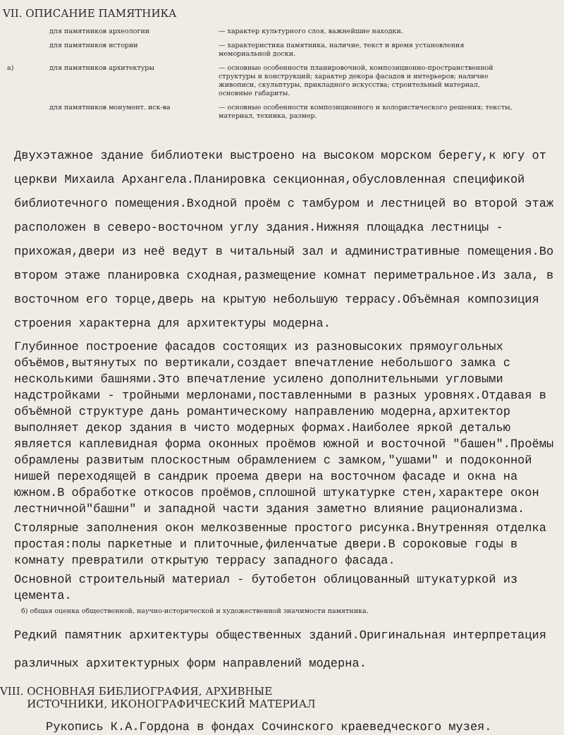VII. ОПИСАНИЕ ПАМЯТНИКА
для памятников археологии
— характер культурного слоя, важнейшие находки.
для памятников истории
— характеристика памятника, наличие, текст и время установления мемориальной доски.
а)
для памятников архитектуры
— основные особенности планировочной, композиционно-пространственной структуры и конструкций; характер декора фасадов и интерьеров; наличие живописи, скульптуры, прикладного искусства; строительный материал, основные габариты.
для памятников монумент. иск-ва
— основные особенности композиционного и колористического решения; тексты, материал, техника, размер.
Двухэтажное здание библиотеки выстроено на высоком морском берегу,к югу от церкви Михаила Архангела.Планировка секционная,обусловленная спецификой библиотечного помещения.Входной проём с тамбуром и лестницей во второй этаж расположен в северо-восточном углу здания.Нижняя площадка лестницы - прихожая,двери из неё ведут в читальный зал и административные помещения.Во втором этаже планировка сходная,размещение комнат периметральное.Из зала, в восточном его торце,дверь на крытую небольшую террасу.Объёмная композиция строения характерна для архитектуры модерна.
Глубинное построение фасадов состоящих из разновысоких прямоугольных объёмов,вытянутых по вертикали,создает впечатление небольшого замка с несколькими башнями.Это впечатление усилено дополнительными угловыми надстройками - тройными мерлонами,поставленными в разных уровнях.Отдавая в объёмной структуре дань романтическому направлению модерна,архитектор выполняет декор здания в чисто модерных формах.Наиболее яркой деталью является каплевидная форма оконных проёмов южной и восточной "башен".Проёмы обрамлены развитым плоскостным обрамлением с замком,"ушами" и подоконной нишей переходящей в сандрик проема двери на восточном фасаде и окна на южном.В обработке откосов проёмов,сплошной штукатурке стен,характере окон лестничной"башни" и западной части здания заметно влияние рационализма.
Столярные заполнения окон мелкозвенные простого рисунка.Внутренняя отделка простая:полы паркетные и плиточные,филенчатые двери.В сороковые годы в комнату превратили открытую террасу западного фасада.
Основной строительный материал - бутобетон облицованный штукатуркой из цемента.
б) общая оценка общественной, научно-исторической и художественной значимости памятника.
Редкий памятник архитектуры общественных зданий.Оригинальная интерпретация различных архитектурных форм направлений модерна.
VIII. ОСНОВНАЯ БИБЛИОГРАФИЯ, АРХИВНЫЕ
ИСТОЧНИКИ, ИКОНОГРАФИЧЕСКИЙ МАТЕРИАЛ
Рукопись К.А.Гордона в фондах Сочинского краеведческого музея.